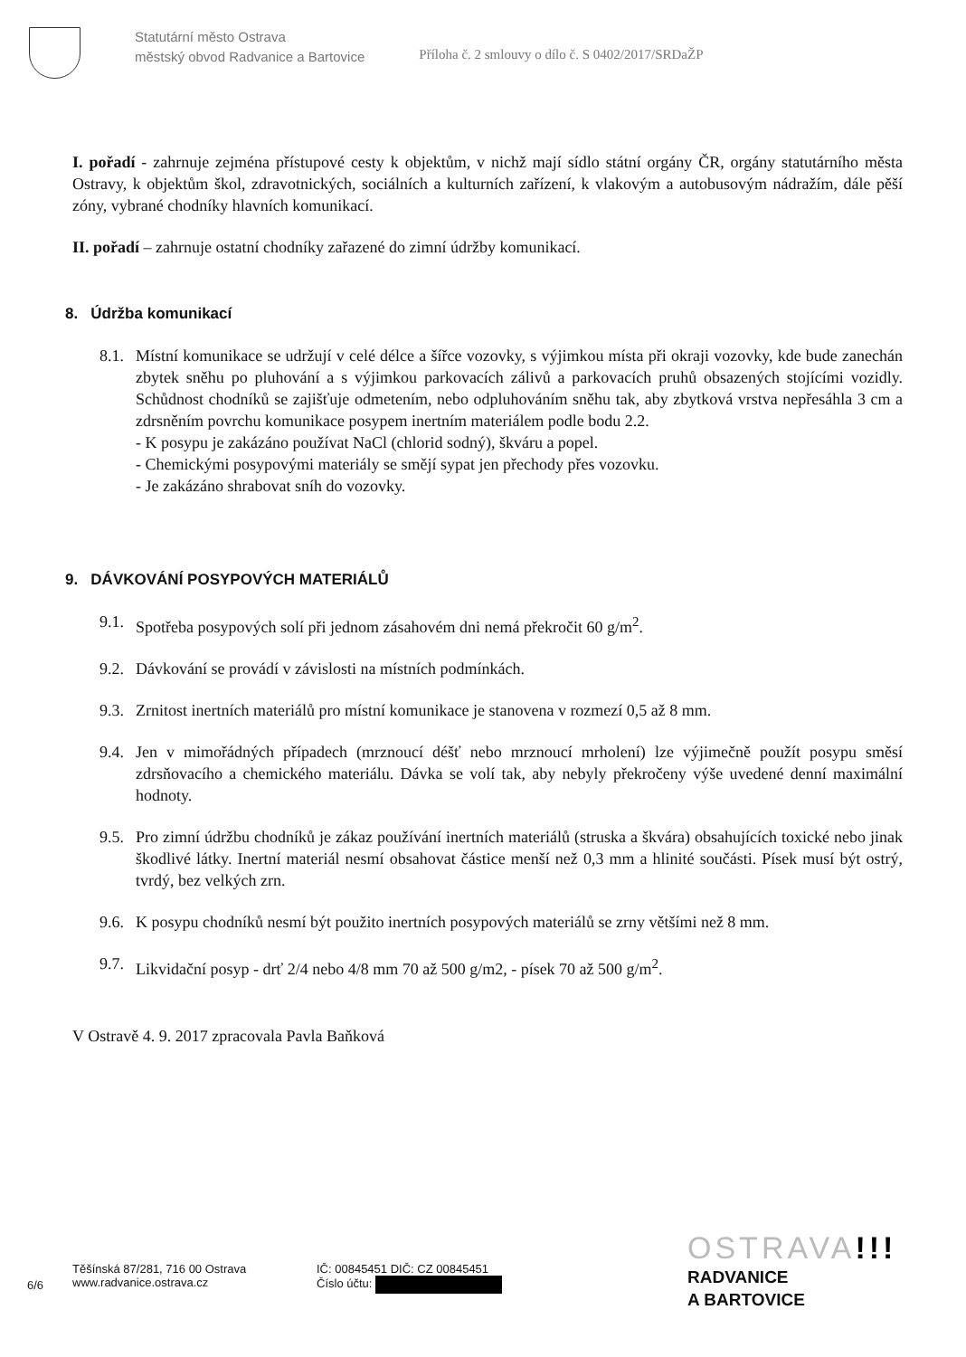Statutární město Ostrava
městský obvod Radvanice a Bartovice
Příloha č. 2 smlouvy o dílo č. S 0402/2017/SRDaŽP
I. pořadí - zahrnuje zejména přístupové cesty k objektům, v nichž mají sídlo státní orgány ČR, orgány statutárního města Ostravy, k objektům škol, zdravotnických, sociálních a kulturních zařízení, k vlakovým a autobusovým nádražím, dále pěší zóny, vybrané chodníky hlavních komunikací.
II. pořadí – zahrnuje ostatní chodníky zařazené do zimní údržby komunikací.
8. Údržba komunikací
8.1. Místní komunikace se udržují v celé délce a šířce vozovky, s výjimkou místa při okraji vozovky, kde bude zanechán zbytek sněhu po pluhování a s výjimkou parkovacích zálivů a parkovacích pruhů obsazených stojícími vozidly. Schůdnost chodníků se zajišťuje odmetením, nebo odpluhováním sněhu tak, aby zbytková vrstva nepřesáhla 3 cm a zdrsněním povrchu komunikace posypem inertním materiálem podle bodu 2.2.
- K posypu je zakázáno používat NaCl (chlorid sodný), škváru a popel.
- Chemickými posypovými materiály se smějí sypat jen přechody přes vozovku.
- Je zakázáno shrabovat sníh do vozovky.
9. DÁVKOVÁNÍ POSYPOVÝCH MATERIÁLŮ
9.1. Spotřeba posypových solí při jednom zásahovém dni nemá překročit 60 g/m<sup>2</sup>.
9.2. Dávkování se provádí v závislosti na místních podmínkách.
9.3. Zrnitost inertních materiálů pro místní komunikace je stanovena v rozmezí 0,5 až 8 mm.
9.4. Jen v mimořádných případech (mrznoucí déšť nebo mrznoucí mrholení) lze výjimečně použít posypu směsí zdrsňovacího a chemického materiálu. Dávka se volí tak, aby nebyly překročeny výše uvedené denní maximální hodnoty.
9.5. Pro zimní údržbu chodníků je zákaz používání inertních materiálů (struska a škvára) obsahujících toxické nebo jinak škodlivé látky. Inertní materiál nesmí obsahovat částice menší než 0,3 mm a hlinité součásti. Písek musí být ostrý, tvrdý, bez velkých zrn.
9.6. K posypu chodníků nesmí být použito inertních posypových materiálů se zrny většími než 8 mm.
9.7. Likvidační posyp - drť 2/4 nebo 4/8 mm 70 až 500 g/m2, - písek 70 až 500 g/m<sup>2</sup>.
V Ostravě 4. 9. 2017 zpracovala Pavla Baňková
6/6
Těšínská 87/281, 716 00 Ostrava
www.radvanice.ostrava.cz
IČ: 00845451 DIČ: CZ 00845451
Číslo účtu:
OSTRAVA!!!
RADVANICE
A BARTOVICE